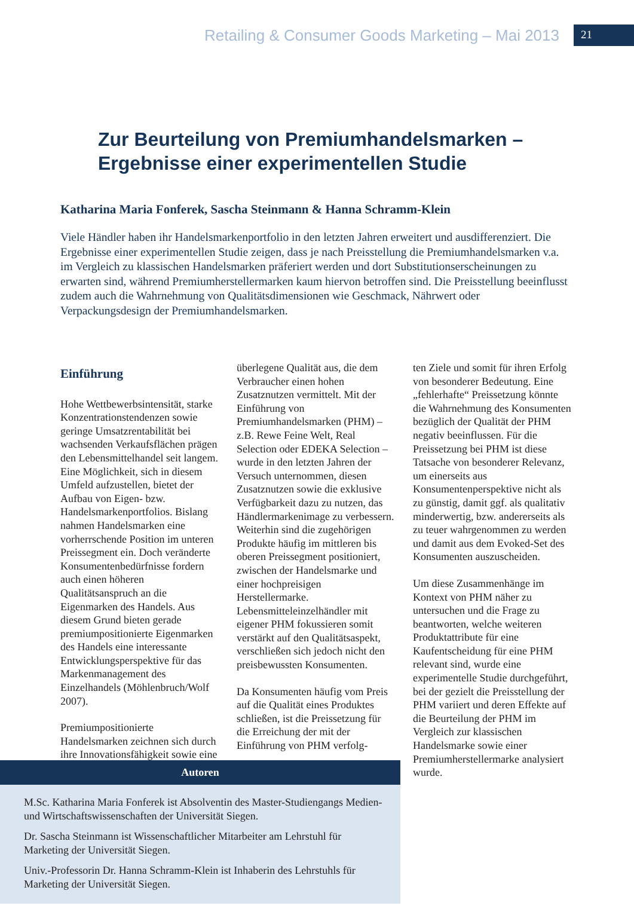Retailing & Consumer Goods Marketing – Mai 2013 21
Zur Beurteilung von Premiumhandelsmarken – Ergebnisse einer experimentellen Studie
Katharina Maria Fonferek, Sascha Steinmann & Hanna Schramm-Klein
Viele Händler haben ihr Handelsmarkenportfolio in den letzten Jahren erweitert und ausdifferenziert. Die Ergebnisse einer experimentellen Studie zeigen, dass je nach Preisstellung die Premiumhandelsmarken v.a. im Vergleich zu klassischen Handelsmarken präferiert werden und dort Substitutionserscheinungen zu erwarten sind, während Premiumherstellermarken kaum hiervon betroffen sind. Die Preisstellung beeinflusst zudem auch die Wahrnehmung von Qualitätsdimensionen wie Geschmack, Nährwert oder Verpackungsdesign der Premiumhandelsmarken.
Einführung
Hohe Wettbewerbsintensität, starke Konzentrationstendenzen sowie geringe Umsatzrentabilität bei wachsenden Verkaufsflächen prägen den Lebensmittelhandel seit langem. Eine Möglichkeit, sich in diesem Umfeld aufzustellen, bietet der Aufbau von Eigen- bzw. Handelsmarkenportfolios. Bislang nahmen Handelsmarken eine vorherrschende Position im unteren Preissegment ein. Doch veränderte Konsumentenbedürfnisse fordern auch einen höheren Qualitätsanspruch an die Eigenmarken des Handels. Aus diesem Grund bieten gerade premiumpositionierte Eigenmarken des Handels eine interessante Entwicklungsperspektive für das Markenmanagement des Einzelhandels (Möhlenbruch/Wolf 2007).
Premiumpositionierte Handelsmarken zeichnen sich durch ihre Innovationsfähigkeit sowie eine
überlegene Qualität aus, die dem Verbraucher einen hohen Zusatznutzen vermittelt. Mit der Einführung von Premiumhandelsmarken (PHM) – z.B. Rewe Feine Welt, Real Selection oder EDEKA Selection – wurde in den letzten Jahren der Versuch unternommen, diesen Zusatznutzen sowie die exklusive Verfügbarkeit dazu zu nutzen, das Händlermarkenimage zu verbessern. Weiterhin sind die zugehörigen Produkte häufig im mittleren bis oberen Preissegment positioniert, zwischen der Handelsmarke und einer hochpreisigen Herstellermarke. Lebensmitteleinzelhändler mit eigener PHM fokussieren somit verstärkt auf den Qualitätsaspekt, verschließen sich jedoch nicht den preisbewussten Konsumenten.
Da Konsumenten häufig vom Preis auf die Qualität eines Produktes schließen, ist die Preissetzung für die Erreichung der mit der Einführung von PHM verfolg-
ten Ziele und somit für ihren Erfolg von besonderer Bedeutung. Eine „fehlerhafte“ Preissetzung könnte die Wahrnehmung des Konsumenten bezüglich der Qualität der PHM negativ beeinflussen. Für die Preissetzung bei PHM ist diese Tatsache von besonderer Relevanz, um einerseits aus Konsumentenperspektive nicht als zu günstig, damit ggf. als qualitativ minderwertig, bzw. andererseits als zu teuer wahrgenommen zu werden und damit aus dem Evoked-Set des Konsumenten auszuscheiden.
Um diese Zusammenhänge im Kontext von PHM näher zu untersuchen und die Frage zu beantworten, welche weiteren Produktattribute für eine Kaufentscheidung für eine PHM relevant sind, wurde eine experimentelle Studie durchgeführt, bei der gezielt die Preisstellung der PHM variiert und deren Effekte auf die Beurteilung der PHM im Vergleich zur klassischen Handelsmarke sowie einer Premiumherstellermarke analysiert wurde.
Autoren
M.Sc. Katharina Maria Fonferek ist Absolventin des Master-Studiengangs Medien- und Wirtschaftswissenschaften der Universität Siegen.
Dr. Sascha Steinmann ist Wissenschaftlicher Mitarbeiter am Lehrstuhl für Marketing der Universität Siegen.
Univ.-Professorin Dr. Hanna Schramm-Klein ist Inhaberin des Lehrstuhls für Marketing der Universität Siegen.